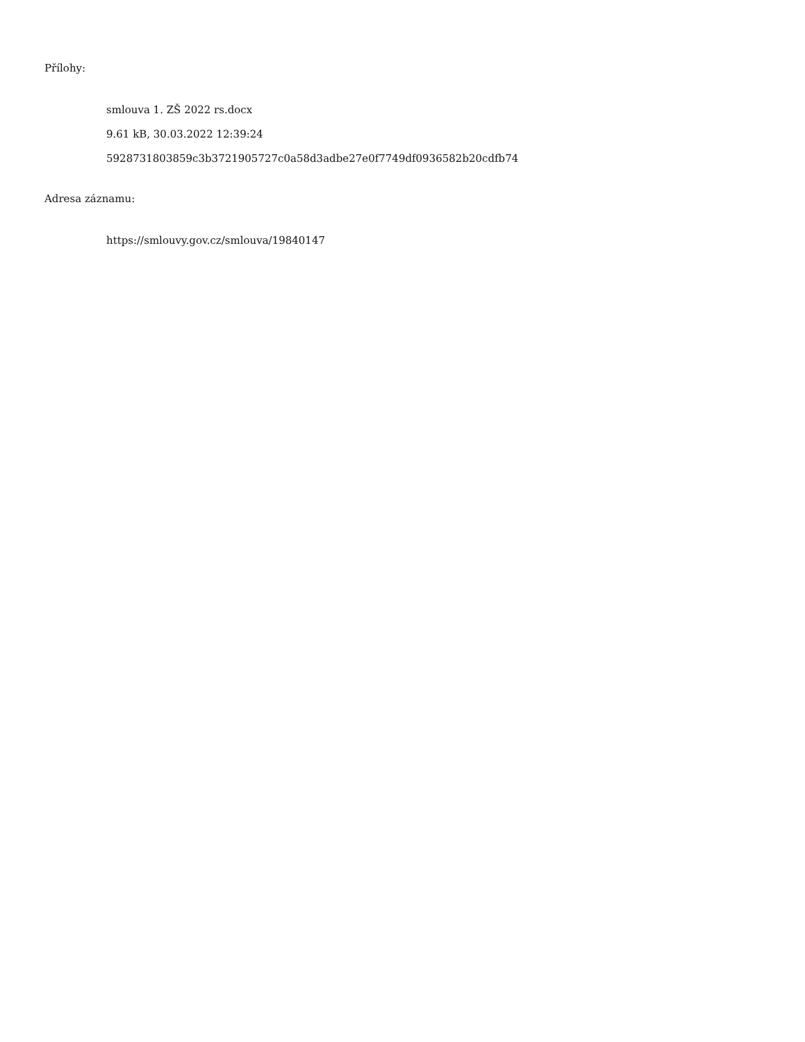Přílohy:
smlouva 1. ZŠ 2022 rs.docx
9.61 kB, 30.03.2022 12:39:24
5928731803859c3b3721905727c0a58d3adbe27e0f7749df0936582b20cdfb74
Adresa záznamu:
https://smlouvy.gov.cz/smlouva/19840147